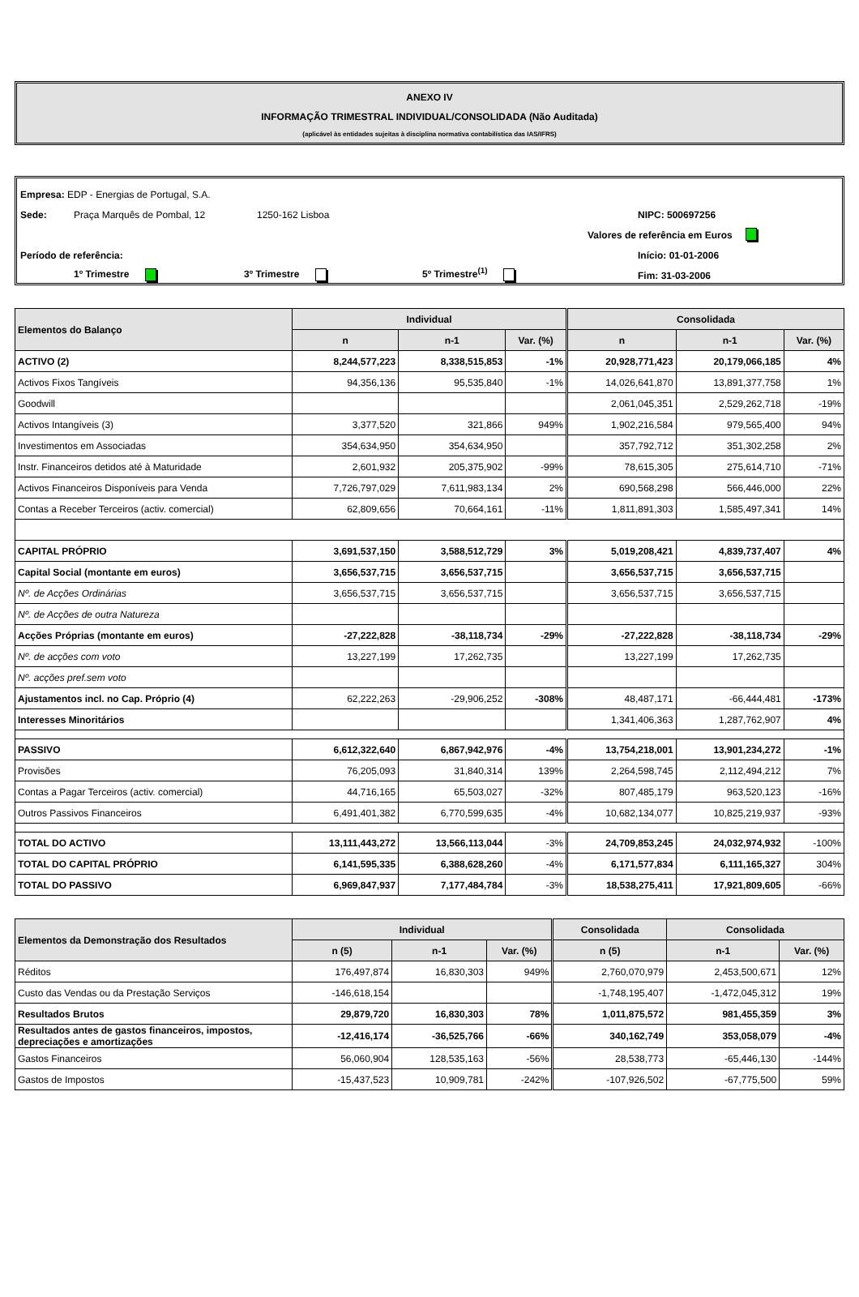ANEXO IV
INFORMAÇÃO TRIMESTRAL INDIVIDUAL/CONSOLIDADA (Não Auditada)
(aplicável às entidades sujeitas à disciplina normativa contabilística das IAS/IFRS)
Empresa: EDP - Energias de Portugal, S.A.
Sede: Praça Marquês de Pombal, 12 1250-162 Lisboa NIPC: 500697256
Valores de referência em Euros
Período de referência: Início: 01-01-2006
1º Trimestre 3º Trimestre 5º Trimestre<sup>(1)</sup> Fim: 31-03-2006
| Elementos do Balanço | Individual | | | Consolidada | | |
| --- | --- | --- | --- | --- | --- | --- |
| | n | n-1 | Var. (%) | n | n-1 | Var. (%) |
| ACTIVO (2) | 8,244,577,223 | 8,338,515,853 | -1% | 20,928,771,423 | 20,179,066,185 | 4% |
| Activos Fixos Tangíveis | 94,356,136 | 95,535,840 | -1% | 14,026,641,870 | 13,891,377,758 | 1% |
| Goodwill | | | | 2,061,045,351 | 2,529,262,718 | -19% |
| Activos Intangíveis (3) | 3,377,520 | 321,866 | 949% | 1,902,216,584 | 979,565,400 | 94% |
| Investimentos em Associadas | 354,634,950 | 354,634,950 | | 357,792,712 | 351,302,258 | 2% |
| Instr. Financeiros detidos até à Maturidade | 2,601,932 | 205,375,902 | -99% | 78,615,305 | 275,614,710 | -71% |
| Activos Financeiros Disponíveis para Venda | 7,726,797,029 | 7,611,983,134 | 2% | 690,568,298 | 566,446,000 | 22% |
| Contas a Receber Terceiros (activ. comercial) | 62,809,656 | 70,664,161 | -11% | 1,811,891,303 | 1,585,497,341 | 14% |
| CAPITAL PRÓPRIO | 3,691,537,150 | 3,588,512,729 | 3% | 5,019,208,421 | 4,839,737,407 | 4% |
| Capital Social (montante em euros) | 3,656,537,715 | 3,656,537,715 | | 3,656,537,715 | 3,656,537,715 | |
| Nº. de Acções Ordinárias | 3,656,537,715 | 3,656,537,715 | | 3,656,537,715 | 3,656,537,715 | |
| Nº. de Acções de outra Natureza | | | | | | |
| Acções Próprias (montante em euros) | -27,222,828 | -38,118,734 | -29% | -27,222,828 | -38,118,734 | -29% |
| Nº. de acções com voto | 13,227,199 | 17,262,735 | | 13,227,199 | 17,262,735 | |
| Nº. acções pref.sem voto | | | | | | |
| Ajustamentos incl. no Cap. Próprio (4) | 62,222,263 | -29,906,252 | -308% | 48,487,171 | -66,444,481 | -173% |
| Interesses Minoritários | | | | 1,341,406,363 | 1,287,762,907 | 4% |
| PASSIVO | 6,612,322,640 | 6,867,942,976 | -4% | 13,754,218,001 | 13,901,234,272 | -1% |
| Provisões | 76,205,093 | 31,840,314 | 139% | 2,264,598,745 | 2,112,494,212 | 7% |
| Contas a Pagar Terceiros (activ. comercial) | 44,716,165 | 65,503,027 | -32% | 807,485,179 | 963,520,123 | -16% |
| Outros Passivos Financeiros | 6,491,401,382 | 6,770,599,635 | -4% | 10,682,134,077 | 10,825,219,937 | -93% |
| TOTAL DO ACTIVO | 13,111,443,272 | 13,566,113,044 | -3% | 24,709,853,245 | 24,032,974,932 | -100% |
| TOTAL DO CAPITAL PRÓPRIO | 6,141,595,335 | 6,388,628,260 | -4% | 6,171,577,834 | 6,111,165,327 | 304% |
| TOTAL DO PASSIVO | 6,969,847,937 | 7,177,484,784 | -3% | 18,538,275,411 | 17,921,809,605 | -66% |
| Elementos da Demonstração dos Resultados | Individual | | | Consolidada | Consolidada | |
| --- | --- | --- | --- | --- | --- | --- |
| | n (5) | n-1 | Var. (%) | n (5) | n-1 | Var. (%) |
| Réditos | 176,497,874 | 16,830,303 | 949% | 2,760,070,979 | 2,453,500,671 | 12% |
| Custo das Vendas ou da Prestação Serviços | -146,618,154 | | | -1,748,195,407 | -1,472,045,312 | 19% |
| Resultados Brutos | 29,879,720 | 16,830,303 | 78% | 1,011,875,572 | 981,455,359 | 3% |
| Resultados antes de gastos financeiros, impostos, depreciações e amortizações | -12,416,174 | -36,525,766 | -66% | 340,162,749 | 353,058,079 | -4% |
| Gastos Financeiros | 56,060,904 | 128,535,163 | -56% | 28,538,773 | -65,446,130 | -144% |
| Gastos de Impostos | -15,437,523 | 10,909,781 | -242% | -107,926,502 | -67,775,500 | 59% |